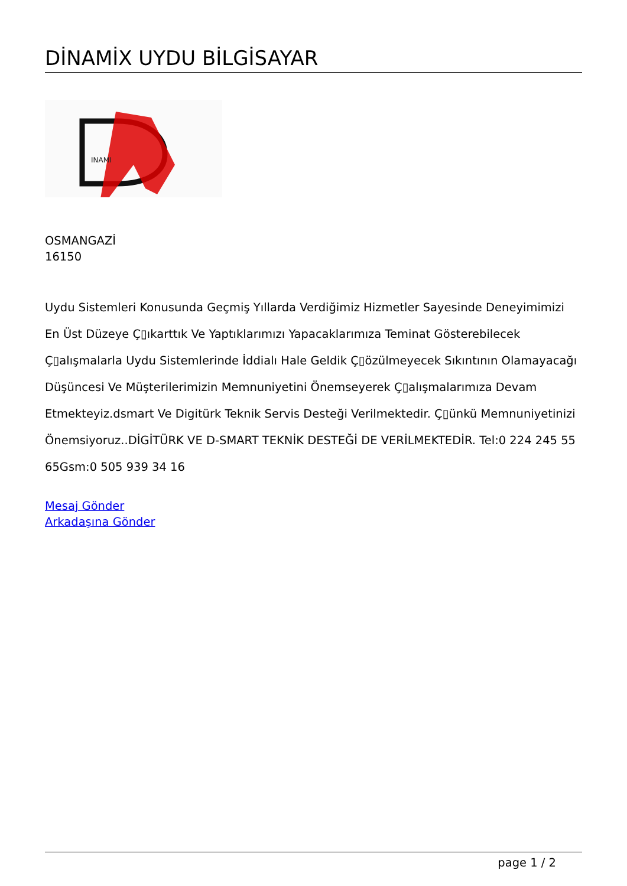DİNAMİX UYDU BİLGİSAYAR
INAMI
OSMANGAZİ
16150
Uydu Sistemleri Konusunda Geçmiş Yıllarda Verdiğimiz Hizmetler Sayesinde Deneyimimizi En Üst Düzeye Ç▯ıkarttık Ve Yaptıklarımızı Yapacaklarımıza Teminat Gösterebilecek Ç▯alışmalarla Uydu Sistemlerinde İddialı Hale Geldik Ç▯özülmeyecek Sıkıntının Olamayacağı Düşüncesi Ve Müşterilerimizin Memnuniyetini Önemseyerek Ç▯alışmalarımıza Devam Etmekteyiz.dsmart Ve Digitürk Teknik Servis Desteği Verilmektedir. Ç▯ünkü Memnuniyetinizi Önemsiyoruz..DİGİTÜRK VE D-SMART TEKNİK DESTEĞİ DE VERİLMEKTEDİR. Tel:0 224 245 55 65Gsm:0 505 939 34 16
Mesaj Gönder
Arkadaşına Gönder
page 1 / 2